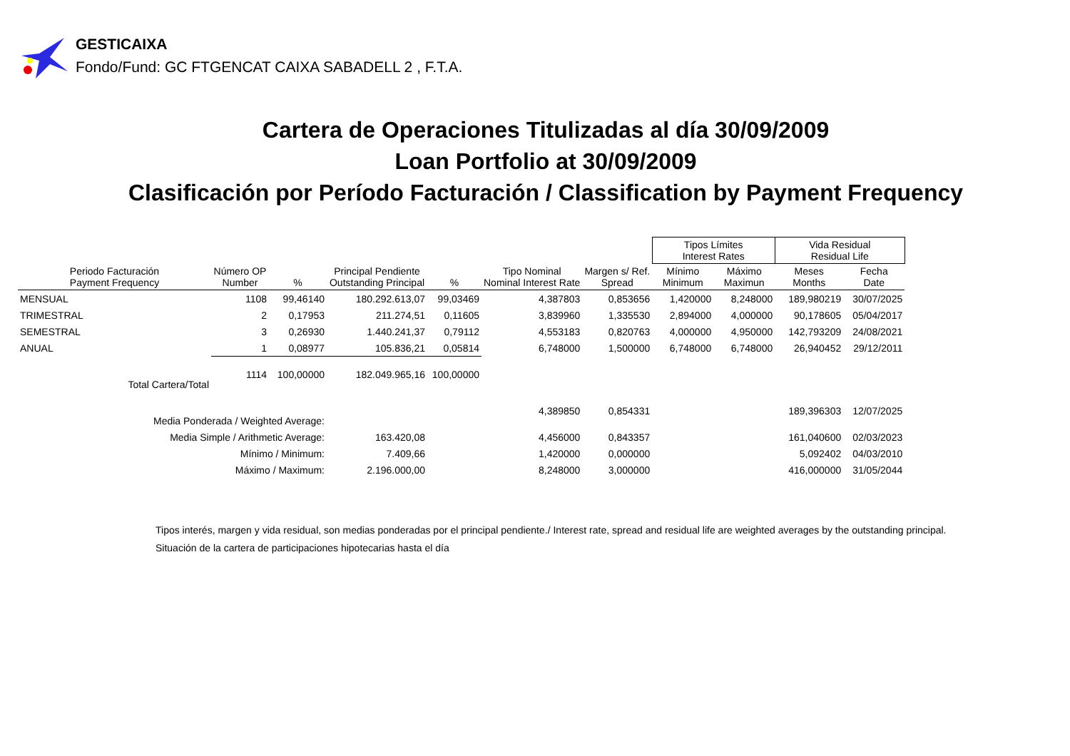GESTICAIXA
Fondo/Fund: GC FTGENCAT CAIXA SABADELL 2 , F.T.A.
Cartera de Operaciones Titulizadas al día 30/09/2009
Loan Portfolio at 30/09/2009
Clasificación por Período Facturación / Classification by Payment Frequency
| | | | | | | | Tipos Límites Interest Rates | | Vida Residual Residual Life | |
| --- | --- | --- | --- | --- | --- | --- | --- | --- | --- | --- |
| Periodo Facturación Payment Frequency | Número OP Number | % | Principal Pendiente Outstanding Principal | % | Tipo Nominal Nominal Interest Rate | Margen s/ Ref. Spread | Mínimo Minimum | Máximo Maximun | Meses Months | Fecha Date |
| MENSUAL | 1108 | 99,46140 | 180.292.613,07 | 99,03469 | 4,387803 | 0,853656 | 1,420000 | 8,248000 | 189,980219 | 30/07/2025 |
| TRIMESTRAL | 2 | 0,17953 | 211.274,51 | 0,11605 | 3,839960 | 1,335530 | 2,894000 | 4,000000 | 90,178605 | 05/04/2017 |
| SEMESTRAL | 3 | 0,26930 | 1.440.241,37 | 0,79112 | 4,553183 | 0,820763 | 4,000000 | 4,950000 | 142,793209 | 24/08/2021 |
| ANUAL | 1 | 0,08977 | 105.836,21 | 0,05814 | 6,748000 | 1,500000 | 6,748000 | 6,748000 | 26,940452 | 29/12/2011 |
| Total Cartera/Total | 1114 | 100,00000 | 182.049.965,16 | 100,00000 | | | | | | |
| Media Ponderada / Weighted Average: | | | | | 4,389850 | 0,854331 | | | 189,396303 | 12/07/2025 |
| Media Simple / Arithmetic Average: | | | 163.420,08 | | 4,456000 | 0,843357 | | | 161,040600 | 02/03/2023 |
| Mínimo / Minimum: | | | 7.409,66 | | 1,420000 | 0,000000 | | | 5,092402 | 04/03/2010 |
| Máximo / Maximum: | | | 2.196.000,00 | | 8,248000 | 3,000000 | | | 416,000000 | 31/05/2044 |
Tipos interés, margen y vida residual, son medias ponderadas por el principal pendiente./ Interest rate, spread and residual life are weighted averages by the outstanding principal.
Situación de la cartera de participaciones hipotecarias hasta el día